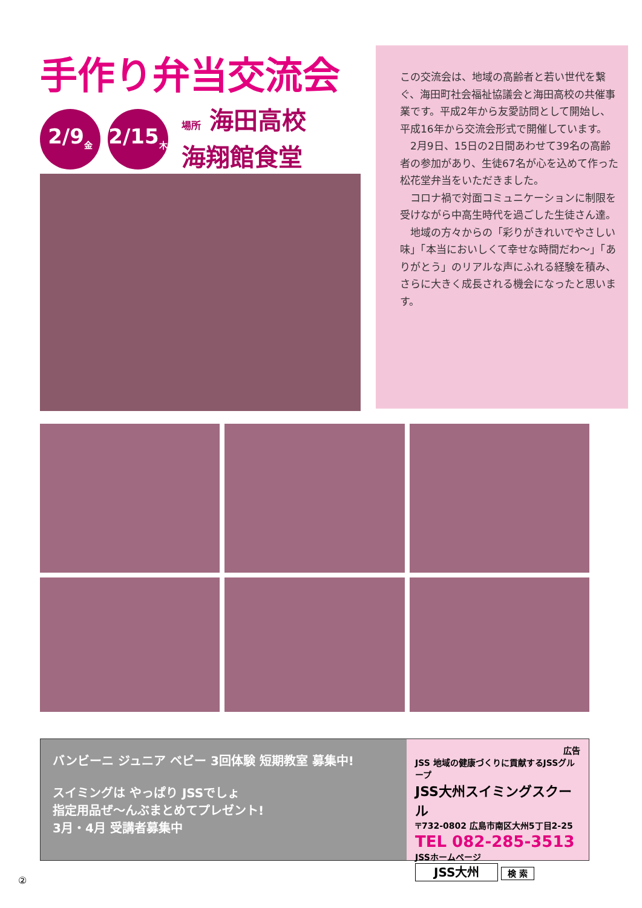手作り弁当交流会
2/9<sub>金</sub>
2/15<sub>木</sub>
場所 海田高校
海翔館食堂
この交流会は、地域の高齢者と若い世代を繋ぐ、海田町社会福祉協議会と海田高校の共催事業です。平成2年から友愛訪問として開始し、平成16年から交流会形式で開催しています。
　2月9日、15日の2日間あわせて39名の高齢者の参加があり、生徒67名が心を込めて作った松花堂弁当をいただきました。
　コロナ禍で対面コミュニケーションに制限を受けながら中高生時代を過ごした生徒さん達。
　地域の方々からの「彩りがきれいでやさしい味」「本当においしくて幸せな時間だわ～」「ありがとう」のリアルな声にふれる経験を積み、さらに大きく成長される機会になったと思います。
バンビーニ ジュニア ベビー 3回体験 短期教室 募集中!
スイミングは やっぱり JSSでしょ
指定用品ぜ〜んぶまとめてプレゼント!
3月・4月 受講者募集中
広告
JSS 地域の健康づくりに貢献するJSSグループ
JSS大州スイミングスクール
〒732-0802 広島市南区大州5丁目2-25
TEL 082-285-3513
JSSホームページ
JSS大州 検 索
②